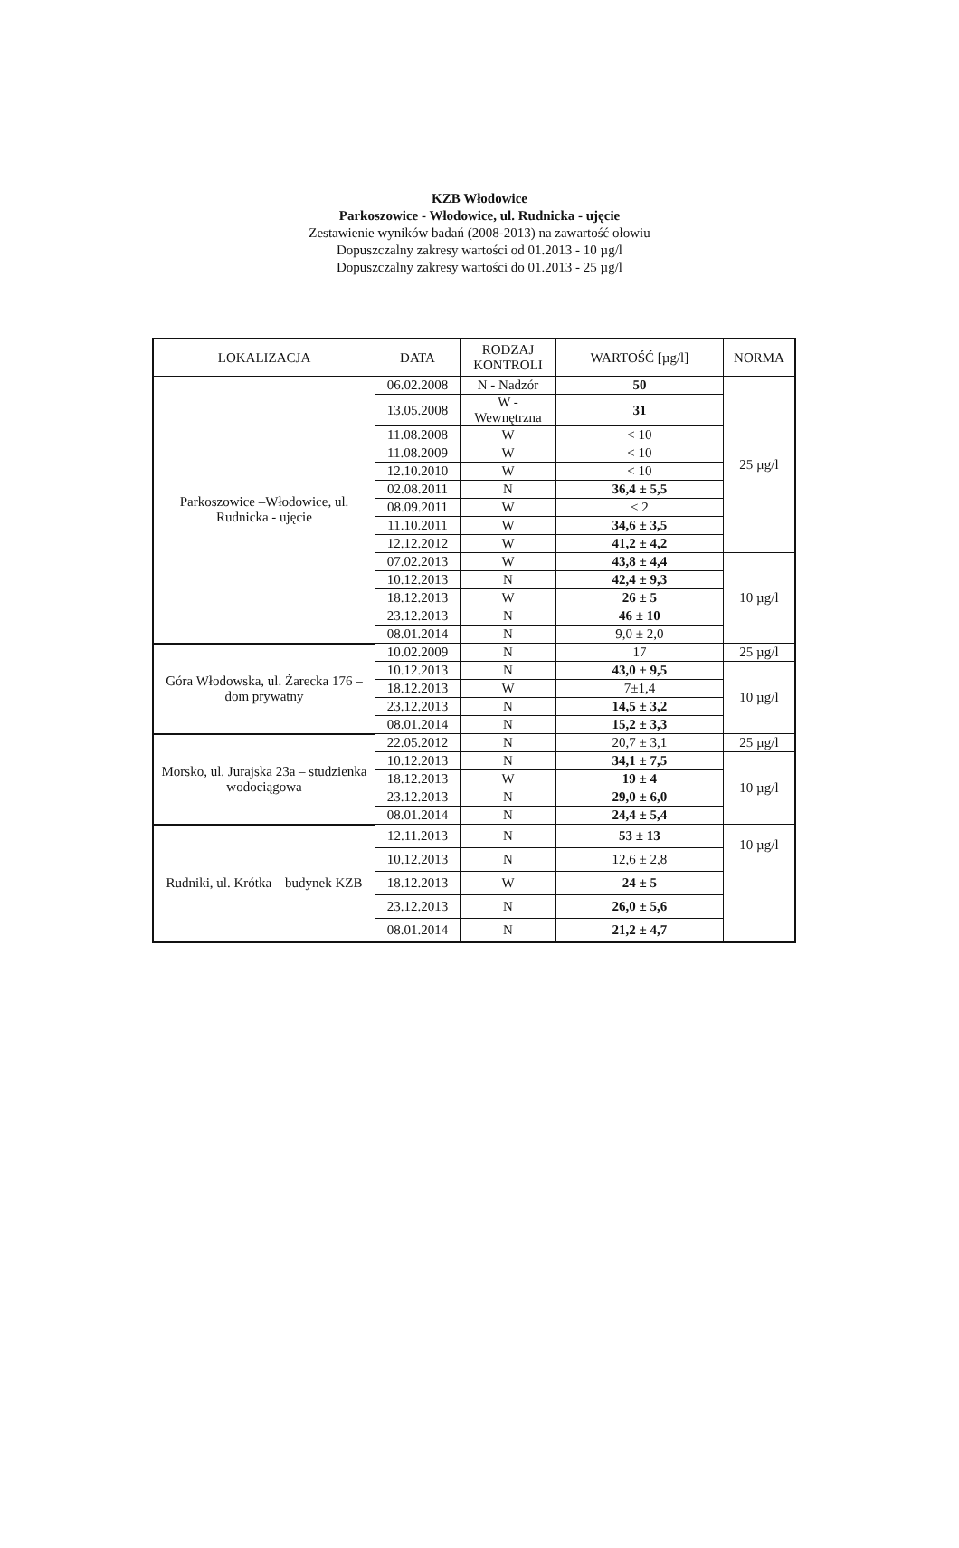KZB Włodowice
Parkoszowice - Włodowice, ul. Rudnicka - ujęcie
Zestawienie wyników badań (2008-2013) na zawartość ołowiu
Dopuszczalny zakresy wartości od 01.2013 - 10 µg/l
Dopuszczalny zakresy wartości do 01.2013 - 25 µg/l
| LOKALIZACJA | DATA | RODZAJ KONTROLI | WARTOŚĆ [µg/l] | NORMA |
| --- | --- | --- | --- | --- |
| Parkoszowice –Włodowice, ul. Rudnicka - ujęcie | 06.02.2008 | N - Nadzór | 50 | 25 µg/l |
| | 13.05.2008 | W - Wewnętrzna | 31 | |
| | 11.08.2008 | W | < 10 | |
| | 11.08.2009 | W | < 10 | |
| | 12.10.2010 | W | < 10 | |
| | 02.08.2011 | N | 36,4 ± 5,5 | |
| | 08.09.2011 | W | < 2 | |
| | 11.10.2011 | W | 34,6 ± 3,5 | |
| | 12.12.2012 | W | 41,2 ± 4,2 | |
| | 07.02.2013 | W | 43,8 ± 4,4 | 10 µg/l |
| | 10.12.2013 | N | 42,4 ± 9,3 | |
| | 18.12.2013 | W | 26 ± 5 | |
| | 23.12.2013 | N | 46 ± 10 | |
| | 08.01.2014 | N | 9,0 ± 2,0 | |
| Góra Włodowska, ul. Żarecka 176 – dom prywatny | 10.02.2009 | N | 17 | 25 µg/l |
| | 10.12.2013 | N | 43,0 ± 9,5 | 10 µg/l |
| | 18.12.2013 | W | 7±1,4 | |
| | 23.12.2013 | N | 14,5 ± 3,2 | |
| | 08.01.2014 | N | 15,2 ± 3,3 | |
| Morsko, ul. Jurajska 23a – studzienka wodociągowa | 22.05.2012 | N | 20,7 ± 3,1 | 25 µg/l |
| | 10.12.2013 | N | 34,1 ± 7,5 | 10 µg/l |
| | 18.12.2013 | W | 19 ± 4 | |
| | 23.12.2013 | N | 29,0 ± 6,0 | |
| | 08.01.2014 | N | 24,4 ± 5,4 | |
| Rudniki, ul. Krótka – budynek KZB | 12.11.2013 | N | 53 ± 13 | 10 µg/l |
| | 10.12.2013 | N | 12,6 ± 2,8 | |
| | 18.12.2013 | W | 24 ± 5 | |
| | 23.12.2013 | N | 26,0 ± 5,6 | |
| | 08.01.2014 | N | 21,2 ± 4,7 | |